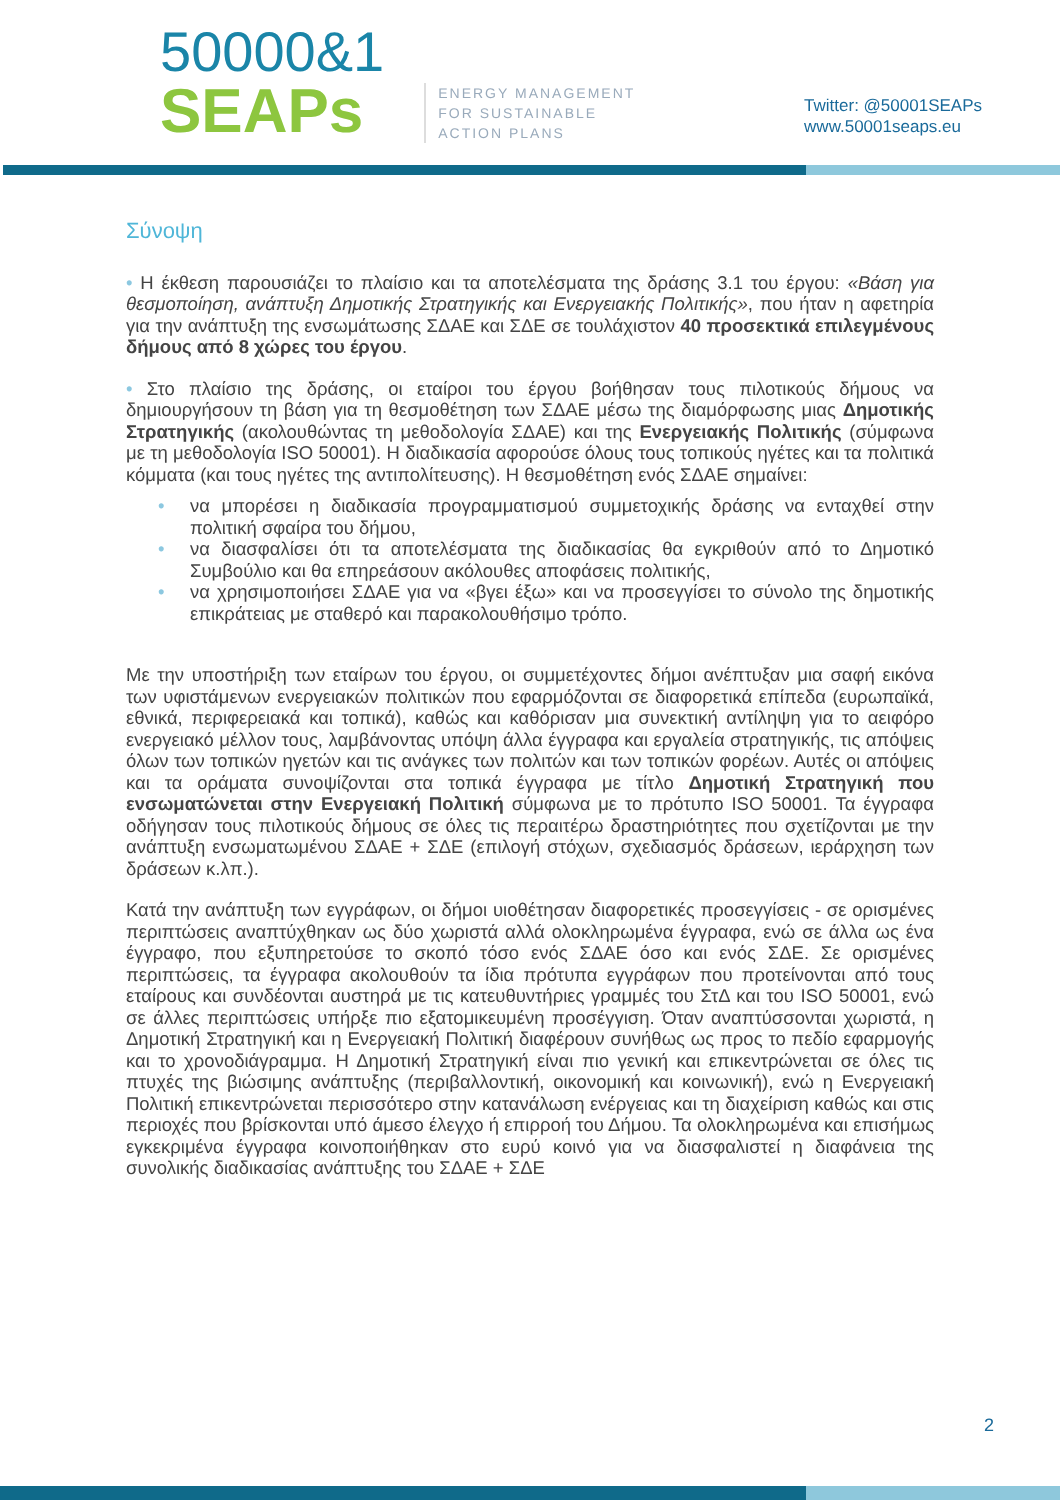50000&1
SEAPs
ENERGY MANAGEMENT
FOR SUSTAINABLE
ACTION PLANS
Twitter: @50001SEAPs
www.50001seaps.eu
Σύνοψη
• Η έκθεση παρουσιάζει το πλαίσιο και τα αποτελέσματα της δράσης 3.1 του έργου: «Βάση για θεσμοποίηση, ανάπτυξη Δημοτικής Στρατηγικής και Ενεργειακής Πολιτικής», που ήταν η αφετηρία για την ανάπτυξη της ενσωμάτωσης ΣΔΑΕ και ΣΔΕ σε τουλάχιστον 40 προσεκτικά επιλεγμένους δήμους από 8 χώρες του έργου.
• Στο πλαίσιο της δράσης, οι εταίροι του έργου βοήθησαν τους πιλοτικούς δήμους να δημιουργήσουν τη βάση για τη θεσμοθέτηση των ΣΔΑΕ μέσω της διαμόρφωσης μιας Δημοτικής Στρατηγικής (ακολουθώντας τη μεθοδολογία ΣΔΑΕ) και της Ενεργειακής Πολιτικής (σύμφωνα με τη μεθοδολογία ISO 50001). Η διαδικασία αφορούσε όλους τους τοπικούς ηγέτες και τα πολιτικά κόμματα (και τους ηγέτες της αντιπολίτευσης). Η θεσμοθέτηση ενός ΣΔΑΕ σημαίνει:
• να μπορέσει η διαδικασία προγραμματισμού συμμετοχικής δράσης να ενταχθεί στην πολιτική σφαίρα του δήμου,
• να διασφαλίσει ότι τα αποτελέσματα της διαδικασίας θα εγκριθούν από το Δημοτικό Συμβούλιο και θα επηρεάσουν ακόλουθες αποφάσεις πολιτικής,
• να χρησιμοποιήσει ΣΔΑΕ για να «βγει έξω» και να προσεγγίσει το σύνολο της δημοτικής επικράτειας με σταθερό και παρακολουθήσιμο τρόπο.
Με την υποστήριξη των εταίρων του έργου, οι συμμετέχοντες δήμοι ανέπτυξαν μια σαφή εικόνα των υφιστάμενων ενεργειακών πολιτικών που εφαρμόζονται σε διαφορετικά επίπεδα (ευρωπαϊκά, εθνικά, περιφερειακά και τοπικά), καθώς και καθόρισαν μια συνεκτική αντίληψη για το αειφόρο ενεργειακό μέλλον τους, λαμβάνοντας υπόψη άλλα έγγραφα και εργαλεία στρατηγικής, τις απόψεις όλων των τοπικών ηγετών και τις ανάγκες των πολιτών και των τοπικών φορέων. Αυτές οι απόψεις και τα οράματα συνοψίζονται στα τοπικά έγγραφα με τίτλο Δημοτική Στρατηγική που ενσωματώνεται στην Ενεργειακή Πολιτική σύμφωνα με το πρότυπο ISO 50001. Τα έγγραφα οδήγησαν τους πιλοτικούς δήμους σε όλες τις περαιτέρω δραστηριότητες που σχετίζονται με την ανάπτυξη ενσωματωμένου ΣΔΑΕ + ΣΔΕ (επιλογή στόχων, σχεδιασμός δράσεων, ιεράρχηση των δράσεων κ.λπ.).
Κατά την ανάπτυξη των εγγράφων, οι δήμοι υιοθέτησαν διαφορετικές προσεγγίσεις - σε ορισμένες περιπτώσεις αναπτύχθηκαν ως δύο χωριστά αλλά ολοκληρωμένα έγγραφα, ενώ σε άλλα ως ένα έγγραφο, που εξυπηρετούσε το σκοπό τόσο ενός ΣΔΑΕ όσο και ενός ΣΔΕ. Σε ορισμένες περιπτώσεις, τα έγγραφα ακολουθούν τα ίδια πρότυπα εγγράφων που προτείνονται από τους εταίρους και συνδέονται αυστηρά με τις κατευθυντήριες γραμμές του ΣτΔ και του ISO 50001, ενώ σε άλλες περιπτώσεις υπήρξε πιο εξατομικευμένη προσέγγιση. Όταν αναπτύσσονται χωριστά, η Δημοτική Στρατηγική και η Ενεργειακή Πολιτική διαφέρουν συνήθως ως προς το πεδίο εφαρμογής και το χρονοδιάγραμμα. Η Δημοτική Στρατηγική είναι πιο γενική και επικεντρώνεται σε όλες τις πτυχές της βιώσιμης ανάπτυξης (περιβαλλοντική, οικονομική και κοινωνική), ενώ η Ενεργειακή Πολιτική επικεντρώνεται περισσότερο στην κατανάλωση ενέργειας και τη διαχείριση καθώς και στις περιοχές που βρίσκονται υπό άμεσο έλεγχο ή επιρροή του Δήμου. Τα ολοκληρωμένα και επισήμως εγκεκριμένα έγγραφα κοινοποιήθηκαν στο ευρύ κοινό για να διασφαλιστεί η διαφάνεια της συνολικής διαδικασίας ανάπτυξης του ΣΔΑΕ + ΣΔΕ
2